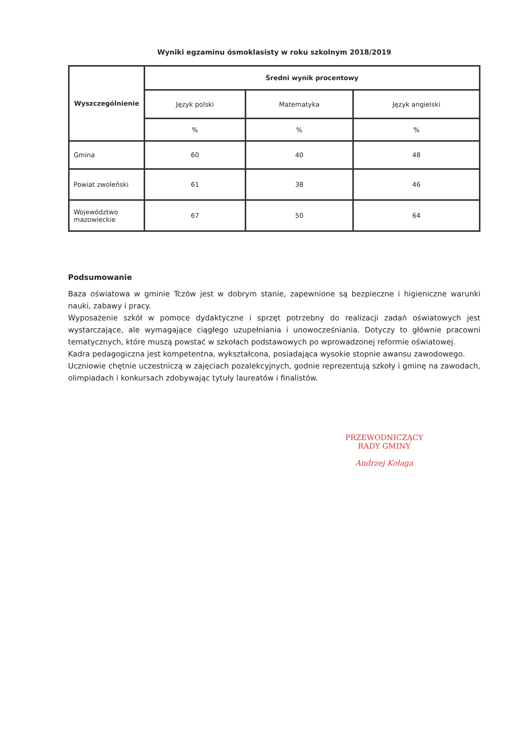Wyniki egzaminu ósmoklasisty w roku szkolnym 2018/2019
| Wyszczególnienie | Średni wynik procentowy | | |
| --- | --- | --- | --- |
| | Język polski | Matematyka | Język angielski |
| | % | % | % |
| Gmina | 60 | 40 | 48 |
| Powiat zwoleński | 61 | 38 | 46 |
| Województwo mazowieckie | 67 | 50 | 64 |
Podsumowanie
Baza oświatowa w gminie Tczów jest w dobrym stanie, zapewnione są bezpieczne i higieniczne warunki nauki, zabawy i pracy.
Wyposażenie szkół w pomoce dydaktyczne i sprzęt potrzebny do realizacji zadań oświatowych jest wystarczające, ale wymagające ciągłego uzupełniania i unowocześniania. Dotyczy to głównie pracowni tematycznych, które muszą powstać w szkołach podstawowych po wprowadzonej reformie oświatowej.
Kadra pedagogiczna jest kompetentna, wykształcona, posiadająca wysokie stopnie awansu zawodowego.
Uczniowie chętnie uczestniczą w zajęciach pozalekcyjnych, godnie reprezentują szkoły i gminę na zawodach, olimpiadach i konkursach zdobywając tytuły laureatów i finalistów.
PRZEWODNICZĄCY
RADY GMINY
Andrzej Kołaga